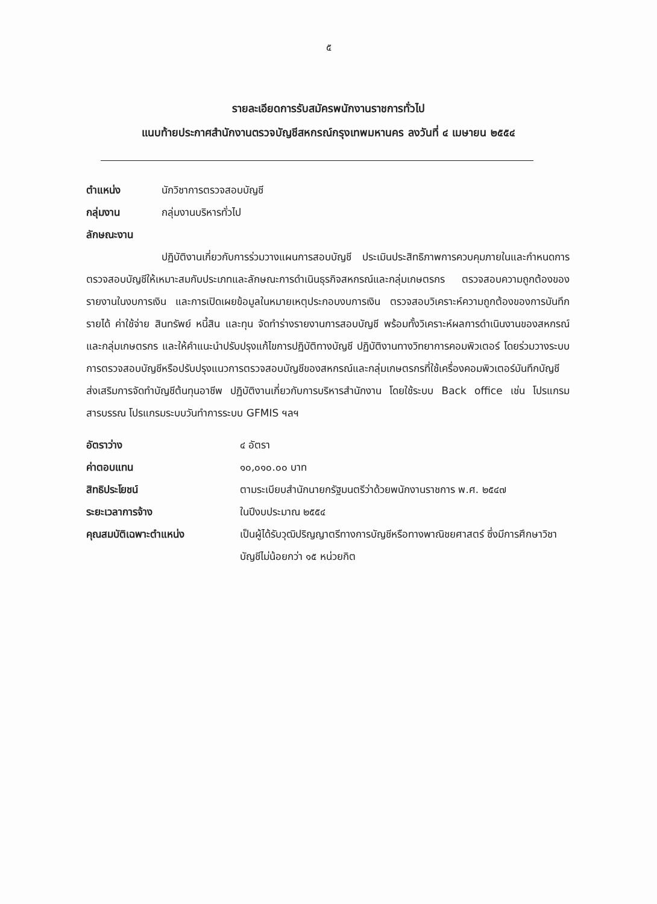๕
รายละเอียดการรับสมัครพนักงานราชการทั่วไป
แนบท้ายประกาศสำนักงานตรวจบัญชีสหกรณ์กรุงเทพมหานคร ลงวันที่ ๔ เมษายน ๒๕๕๔
ตำแหน่ง นักวิชาการตรวจสอบบัญชี
กลุ่มงาน กลุ่มงานบริหารทั่วไป
ลักษณะงาน
ปฏิบัติงานเกี่ยวกับการร่วมวางแผนการสอบบัญชี ประเมินประสิทธิภาพการควบคุมภายในและกำหนดการตรวจสอบบัญชีให้เหมาะสมกับประเภทและลักษณะการดำเนินธุรกิจสหกรณ์และกลุ่มเกษตรกร ตรวจสอบความถูกต้องของรายงานในงบการเงิน และการเปิดเผยข้อมูลในหมายเหตุประกอบงบการเงิน ตรวจสอบวิเคราะห์ความถูกต้องของการบันทึกรายได้ ค่าใช้จ่าย สินทรัพย์ หนี้สิน และทุน จัดทำร่างรายงานการสอบบัญชี พร้อมทั้งวิเคราะห์ผลการดำเนินงานของสหกรณ์และกลุ่มเกษตรกร และให้คำแนะนำปรับปรุงแก้ไขการปฏิบัติทางบัญชี ปฏิบัติงานทางวิทยาการคอมพิวเตอร์ โดยร่วมวางระบบการตรวจสอบบัญชีหรือปรับปรุงแนวการตรวจสอบบัญชีของสหกรณ์และกลุ่มเกษตรกรที่ใช้เครื่องคอมพิวเตอร์บันทึกบัญชี ส่งเสริมการจัดทำบัญชีต้นทุนอาชีพ ปฏิบัติงานเกี่ยวกับการบริหารสำนักงาน โดยใช้ระบบ Back office เช่น โปรแกรมสารบรรณ โปรแกรมระบบวันทำการระบบ GFMIS ฯลฯ
อัตราว่าง ๔ อัตรา
ค่าตอบแทน ๑๐,๐๑๐.๐๐ บาท
สิทธิประโยชน์ ตามระเบียบสำนักนายกรัฐมนตรีว่าด้วยพนักงานราชการ พ.ศ. ๒๕๔๗
ระยะเวลาการจ้าง ในปีงบประมาณ ๒๕๕๔
คุณสมบัติเฉพาะตำแหน่ง เป็นผู้ได้รับวุฒิปริญญาตรีทางการบัญชีหรือทางพาณิชยศาสตร์ ซึ่งมีการศึกษาวิชาบัญชีไม่น้อยกว่า ๑๕ หน่วยกิต